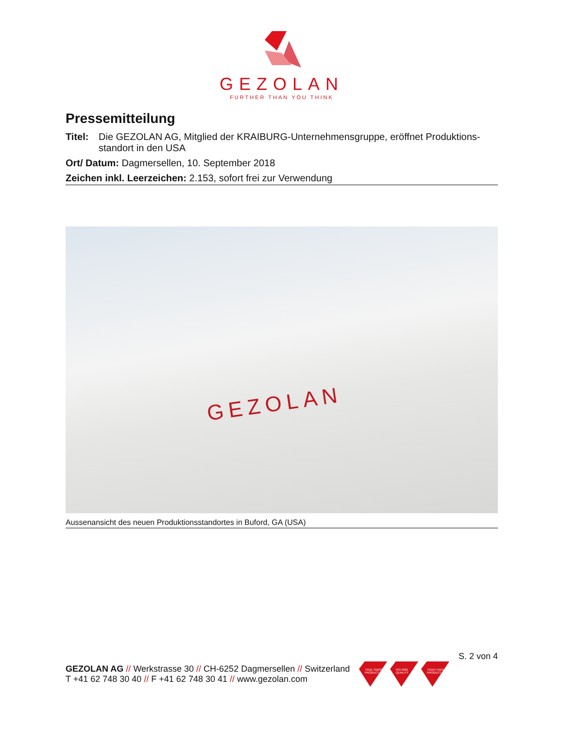GEZOLAN
FURTHER THAN YOU THINK
Pressemitteilung
Titel: Die GEZOLAN AG, Mitglied der KRAIBURG-Unternehmensgruppe, eröffnet Produktions-standort in den USA
Ort/ Datum: Dagmersellen, 10. September 2018
Zeichen inkl. Leerzeichen: 2.153, sofort frei zur Verwendung
GEZOLAN
Aussenansicht des neuen Produktionsstandortes in Buford, GA (USA)
S. 2 von 4
GEZOLAN AG // Werkstrasse 30 // CH-6252 Dagmersellen // Switzerland
T +41 62 748 30 40 // F +41 62 748 30 41 // www.gezolan.com
TRUE SWISS PRODUCT
ISO 9001 QUALITY TOXIC FREE PRODUCT